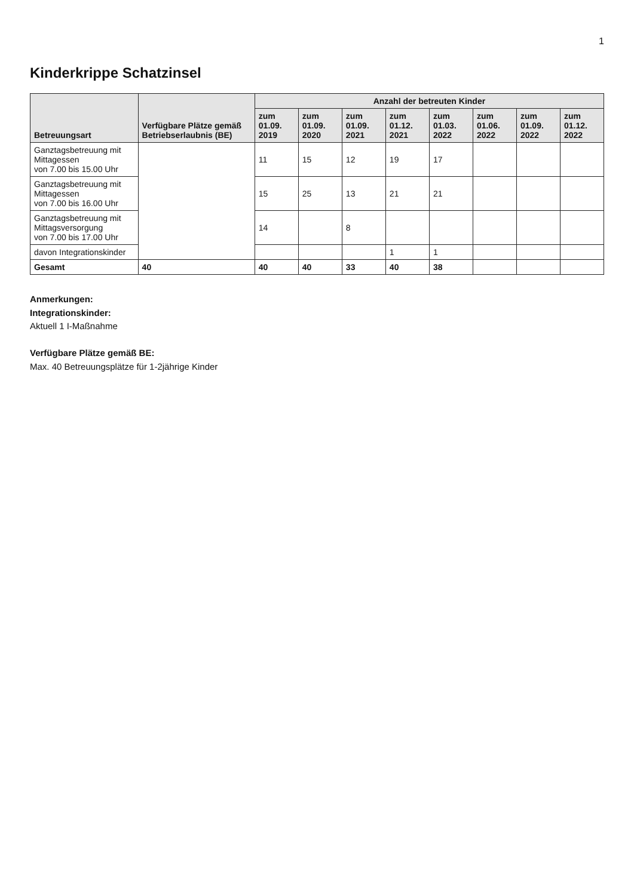1
Kinderkrippe Schatzinsel
| Betreuungsart | Verfügbare Plätze gemäß Betriebserlaubnis (BE) | Anzahl der betreuten Kinder | | | | | | | |
| --- | --- | --- | --- | --- | --- | --- | --- | --- | --- |
| | | zum 01.09. 2019 | zum 01.09. 2020 | zum 01.09. 2021 | zum 01.12. 2021 | zum 01.03. 2022 | zum 01.06. 2022 | zum 01.09. 2022 | zum 01.12. 2022 |
| Ganztagsbetreuung mit Mittagessen von 7.00 bis 15.00 Uhr | | 11 | 15 | 12 | 19 | 17 | | | |
| Ganztagsbetreuung mit Mittagessen von 7.00 bis 16.00 Uhr | | 15 | 25 | 13 | 21 | 21 | | | |
| Ganztagsbetreuung mit Mittagsversorgung von 7.00 bis 17.00 Uhr | | 14 | | 8 | | | | | |
| davon Integrationskinder | | | | | 1 | 1 | | | |
| Gesamt | 40 | 40 | 40 | 33 | 40 | 38 | | | |
Anmerkungen:
Integrationskinder:
Aktuell 1 I-Maßnahme
Verfügbare Plätze gemäß BE:
Max. 40 Betreuungsplätze für 1-2jährige Kinder